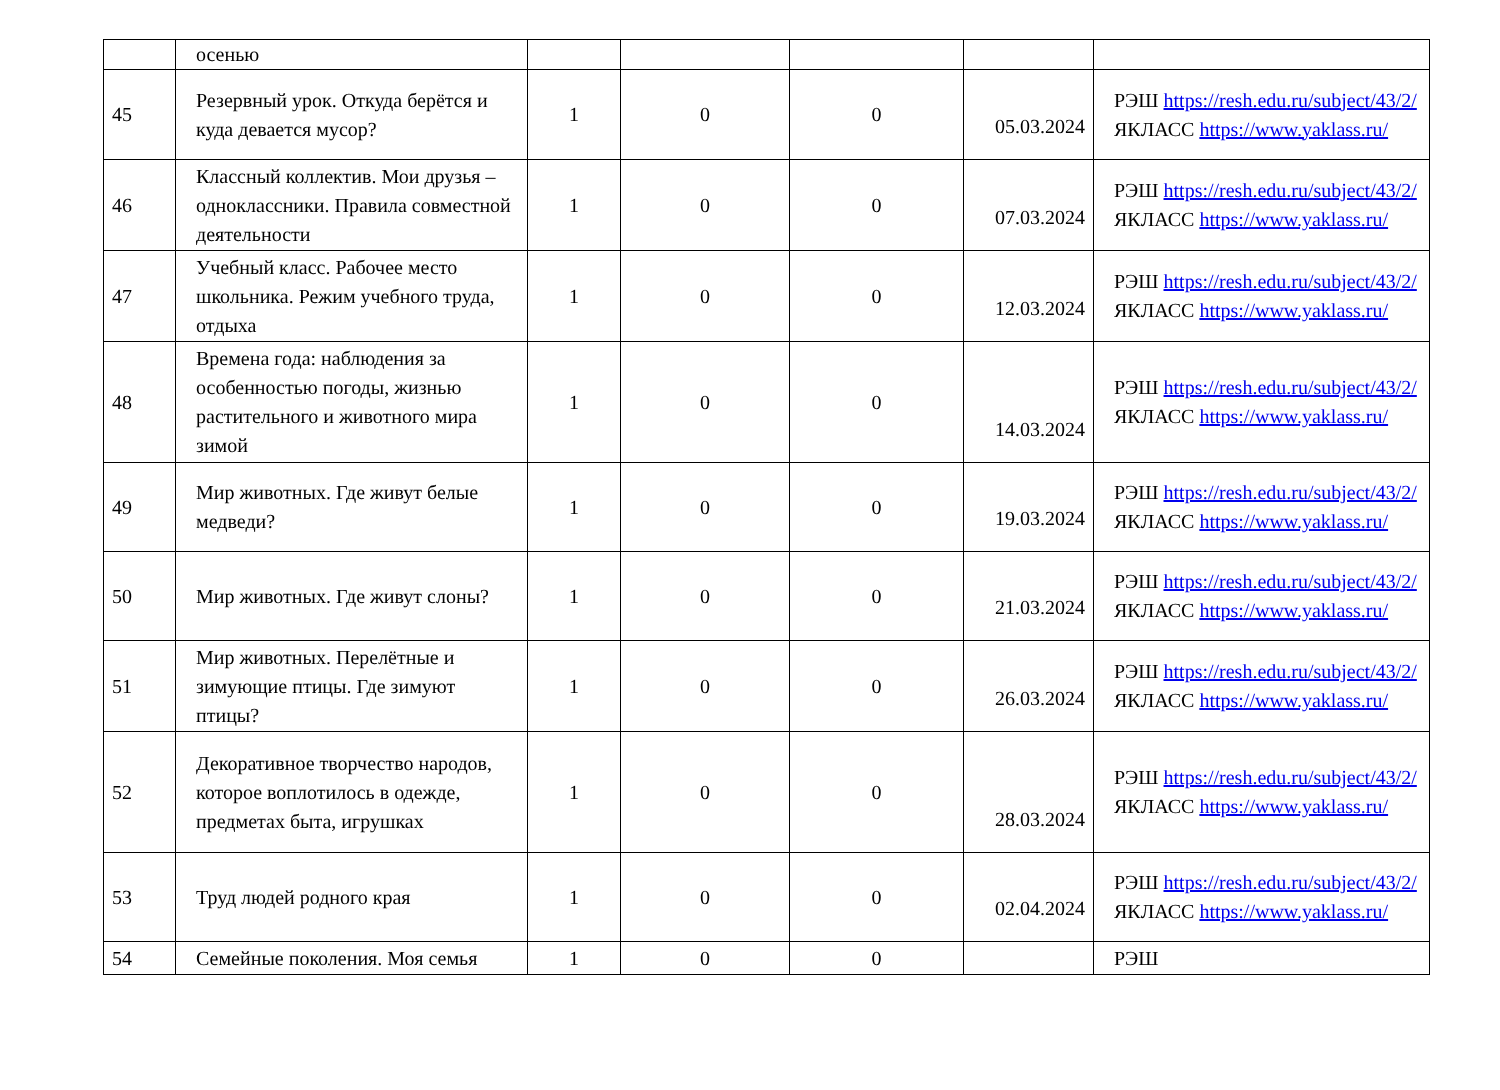| | осенью | | | | | |
| 45 | Резервный урок. Откуда берётся и куда девается мусор? | 1 | 0 | 0 | 05.03.2024 | РЭШ https://resh.edu.ru/subject/43/2/ ЯКЛАСС https://www.yaklass.ru/ |
| 46 | Классный коллектив. Мои друзья – одноклассники. Правила совместной деятельности | 1 | 0 | 0 | 07.03.2024 | РЭШ https://resh.edu.ru/subject/43/2/ ЯКЛАСС https://www.yaklass.ru/ |
| 47 | Учебный класс. Рабочее место школьника. Режим учебного труда, отдыха | 1 | 0 | 0 | 12.03.2024 | РЭШ https://resh.edu.ru/subject/43/2/ ЯКЛАСС https://www.yaklass.ru/ |
| 48 | Времена года: наблюдения за особенностью погоды, жизнью растительного и животного мира зимой | 1 | 0 | 0 | 14.03.2024 | РЭШ https://resh.edu.ru/subject/43/2/ ЯКЛАСС https://www.yaklass.ru/ |
| 49 | Мир животных. Где живут белые медведи? | 1 | 0 | 0 | 19.03.2024 | РЭШ https://resh.edu.ru/subject/43/2/ ЯКЛАСС https://www.yaklass.ru/ |
| 50 | Мир животных. Где живут слоны? | 1 | 0 | 0 | 21.03.2024 | РЭШ https://resh.edu.ru/subject/43/2/ ЯКЛАСС https://www.yaklass.ru/ |
| 51 | Мир животных. Перелётные и зимующие птицы. Где зимуют птицы? | 1 | 0 | 0 | 26.03.2024 | РЭШ https://resh.edu.ru/subject/43/2/ ЯКЛАСС https://www.yaklass.ru/ |
| 52 | Декоративное творчество народов, которое воплотилось в одежде, предметах быта, игрушках | 1 | 0 | 0 | 28.03.2024 | РЭШ https://resh.edu.ru/subject/43/2/ ЯКЛАСС https://www.yaklass.ru/ |
| 53 | Труд людей родного края | 1 | 0 | 0 | 02.04.2024 | РЭШ https://resh.edu.ru/subject/43/2/ ЯКЛАСС https://www.yaklass.ru/ |
| 54 | Семейные поколения. Моя семья | 1 | 0 | 0 | | РЭШ |